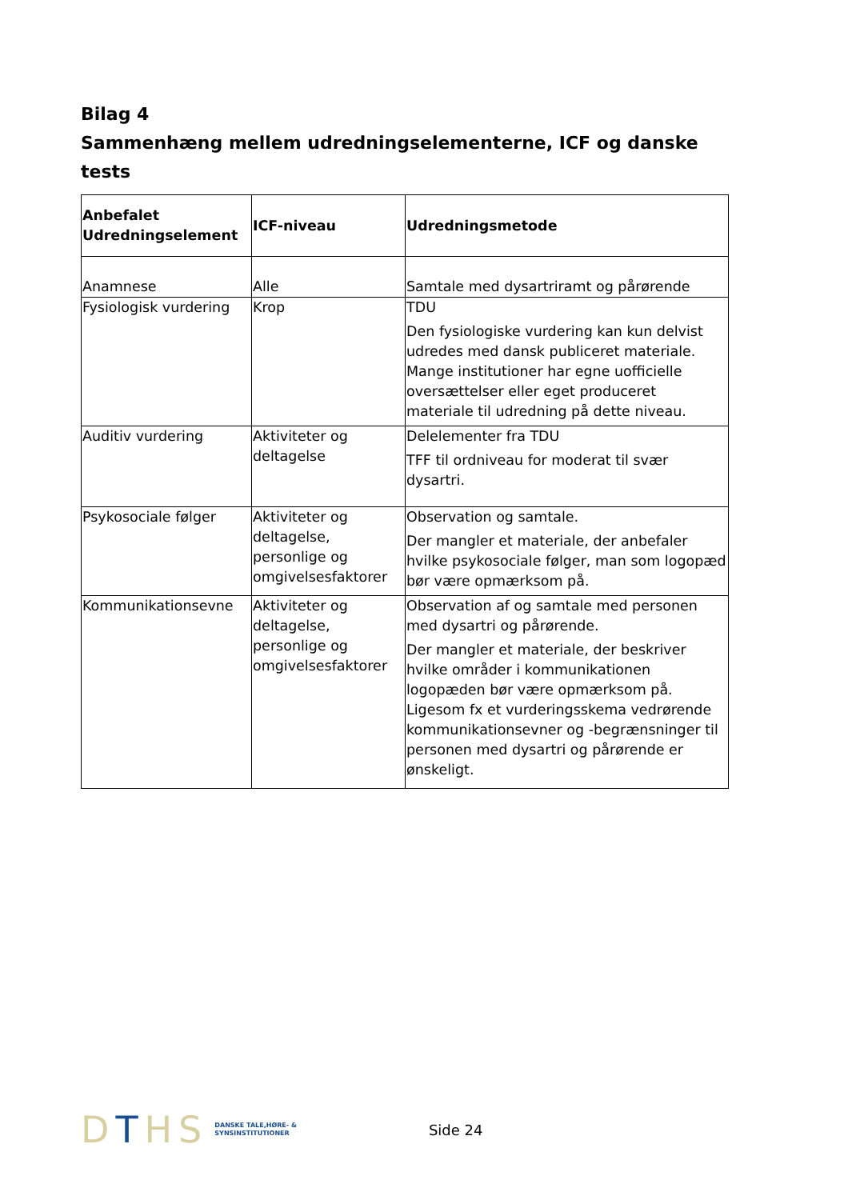Bilag 4
Sammenhæng mellem udredningselementerne, ICF og danske tests
| Anbefalet Udredningselement | ICF-niveau | Udredningsmetode |
| --- | --- | --- |
| Anamnese | Alle | Samtale med dysartriramt og pårørende |
| Fysiologisk vurdering | Krop | TDU Den fysiologiske vurdering kan kun delvist udredes med dansk publiceret materiale. Mange institutioner har egne uofficielle oversættelser eller eget produceret materiale til udredning på dette niveau. |
| Auditiv vurdering | Aktiviteter og deltagelse | Delelementer fra TDU TFF til ordniveau for moderat til svær dysartri. |
| Psykosociale følger | Aktiviteter og deltagelse, personlige og omgivelsesfaktorer | Observation og samtale. Der mangler et materiale, der anbefaler hvilke psykosociale følger, man som logopæd bør være opmærksom på. |
| Kommunikationsevne | Aktiviteter og deltagelse, personlige og omgivelsesfaktorer | Observation af og samtale med personen med dysartri og pårørende. Der mangler et materiale, der beskriver hvilke områder i kommunikationen logopæden bør være opmærksom på. Ligesom fx et vurderingsskema vedrørende kommunikationsevner og -begrænsninger til personen med dysartri og pårørende er ønskeligt. |
DTHS
DANSKE TALE,HØRE- &
SYNSINSTITUTIONER
Side 24